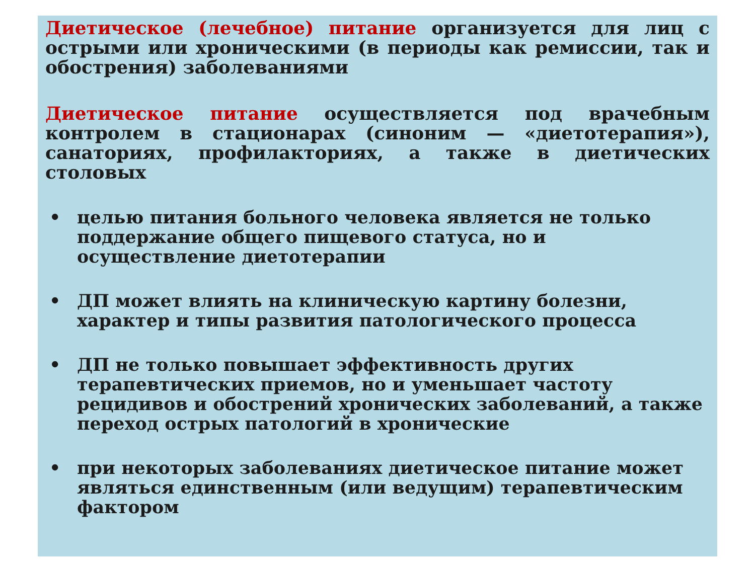Диетическое (лечебное) питание организуется для лиц с острыми или хроническими (в периоды как ремиссии, так и обострения) заболеваниями
Диетическое питание осуществляется под врачебным контролем в стационарах (синоним — «диетотерапия»), санаториях, профилакториях, а также в диетических столовых
• целью питания больного человека является не только поддержание общего пищевого статуса, но и осуществление диетотерапии
• ДП может влиять на клиническую картину болезни, характер и типы развития патологического процесса
• ДП не только повышает эффективность других терапевтических приемов, но и уменьшает частоту рецидивов и обострений хронических заболеваний, а также переход острых патологий в хронические
• при некоторых заболеваниях диетическое питание может являться единственным (или ведущим) терапевтическим фактором